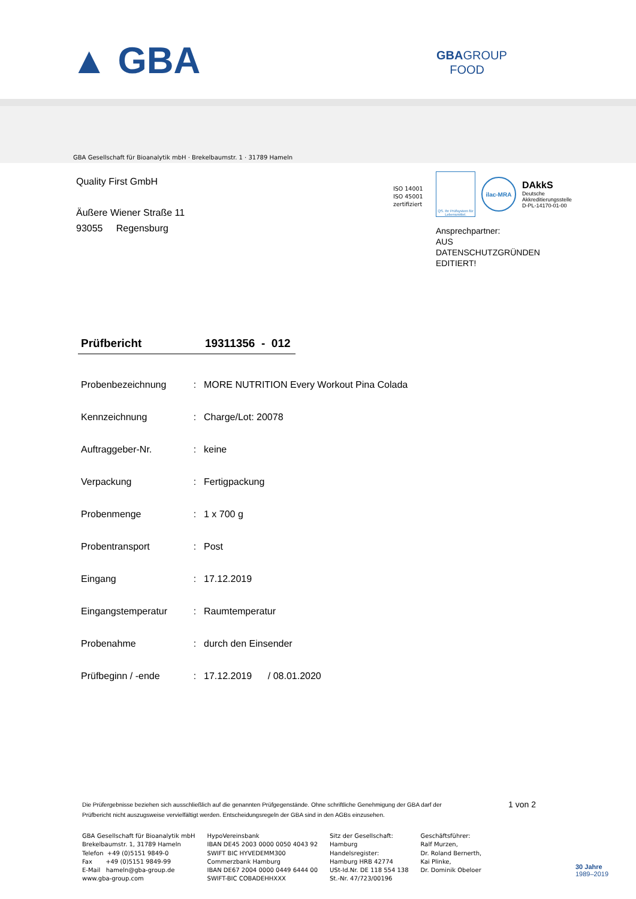▲ GBA
GBAGROUP
FOOD
GBA Gesellschaft für Bioanalytik mbH · Brekelbaumstr. 1 · 31789 Hameln
Quality First GmbH
Äußere Wiener Straße 11
93055 Regensburg
ISO 14001
ISO 45001
zertifiziert
QS. Ihr Prüfsystem für Lebensmittel.
ilac-MRA
DAkkS
Deutsche
Akkreditierungsstelle
D-PL-14170-01-00
Ansprechpartner:
AUS
DATENSCHUTZGRÜNDEN
EDITIERT!
Prüfbericht 19311356 - 012
| Probenbezeichnung | : | MORE NUTRITION Every Workout Pina Colada |
| Kennzeichnung | : | Charge/Lot: 20078 |
| Auftraggeber-Nr. | : | keine |
| Verpackung | : | Fertigpackung |
| Probenmenge | : | 1 x 700 g |
| Probentransport | : | Post |
| Eingang | : | 17.12.2019 |
| Eingangstemperatur | : | Raumtemperatur |
| Probenahme | : | durch den Einsender |
| Prüfbeginn / -ende | : | 17.12.2019 / 08.01.2020 |
Die Prüfergebnisse beziehen sich ausschließlich auf die genannten Prüfgegenstände. Ohne schriftliche Genehmigung der GBA darf der Prüfbericht nicht auszugsweise vervielfältigt werden. Entscheidungsregeln der GBA sind in den AGBs einzusehen.
1 von 2
GBA Gesellschaft für Bioanalytik mbH
Brekelbaumstr. 1, 31789 Hameln
Telefon +49 (0)5151 9849-0
Fax +49 (0)5151 9849-99
E-Mail hameln@gba-group.de
www.gba-group.com
HypoVereinsbank
IBAN DE45 2003 0000 0050 4043 92
SWIFT BIC HYVEDEMM300
Commerzbank Hamburg
IBAN DE67 2004 0000 0449 6444 00
SWIFT-BIC COBADEHHXXX
Sitz der Gesellschaft:
Hamburg
Handelsregister:
Hamburg HRB 42774
USt-Id.Nr. DE 118 554 138
St.-Nr. 47/723/00196
Geschäftsführer:
Ralf Murzen,
Dr. Roland Bernerth,
Kai Plinke,
Dr. Dominik Obeloer
30 Jahre
1989–2019